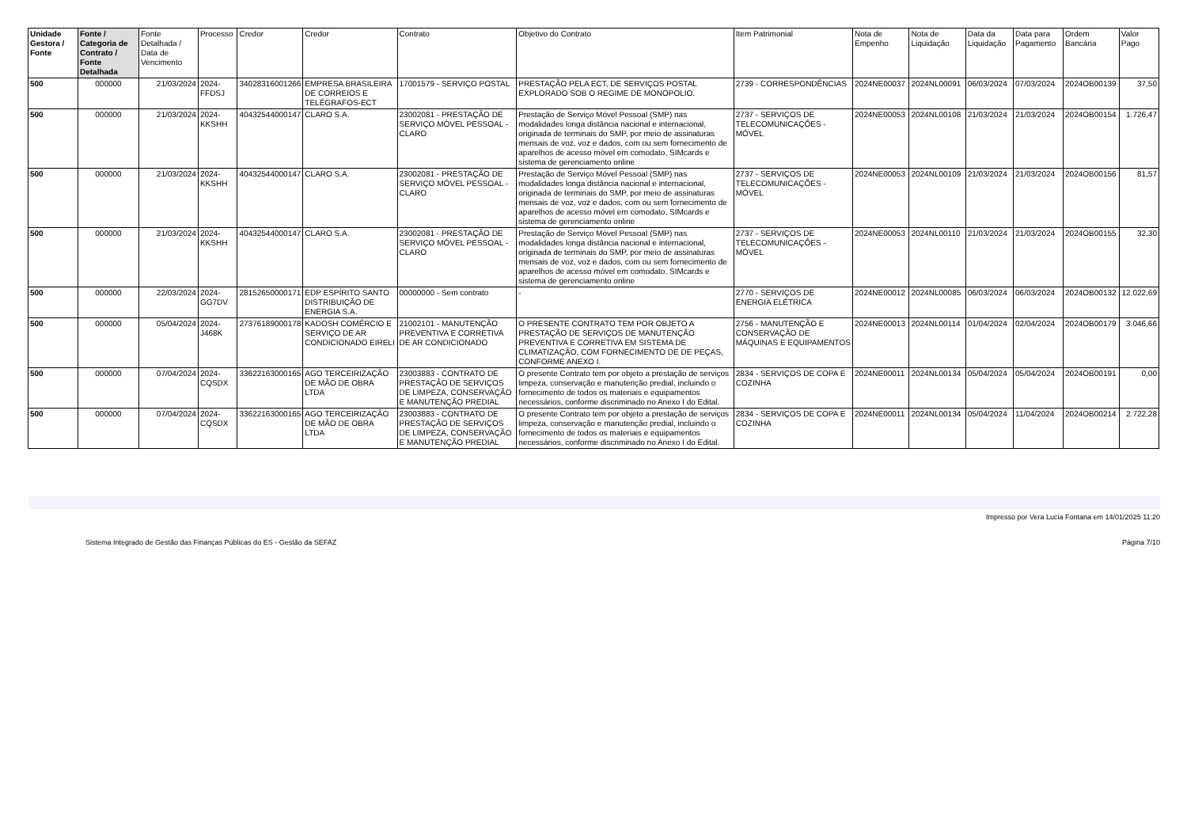| Unidade Gestora / Fonte | Fonte / Categoria de Contrato / Fonte Detalhada | Fonte Detalhada / Data de Vencimento | Processo | Credor | Credor | Contrato | Objetivo do Contrato | Item Patrimonial | Nota de Empenho | Nota de Liquidação | Data da Liquidação | Data para Pagamento | Ordem Bancária | Valor Pago |
| --- | --- | --- | --- | --- | --- | --- | --- | --- | --- | --- | --- | --- | --- | --- |
| 500 | 000000 | 21/03/2024 | 2024-FFDSJ | 34028316001266 | EMPRESA BRASILEIRA DE CORREIOS E TELÉGRAFOS-ECT | 17001579 - SERVIÇO POSTAL | PRESTAÇÃO PELA ECT, DE SERVIÇOS POSTAL EXPLORADO SOB O REGIME DE MONOPOLIO. | 2739 - CORRESPONDÊNCIAS | 2024NE00037 | 2024NL00091 | 06/03/2024 | 07/03/2024 | 2024OB00139 | 37,50 |
| 500 | 000000 | 21/03/2024 | 2024-KKSHH | 40432544000147 | CLARO S.A. | 23002081 - PRESTAÇÃO DE SERVIÇO MÓVEL PESSOAL - CLARO | Prestação de Serviço Móvel Pessoal (SMP) nas modalidades longa distância nacional e internacional, originada de terminais do SMP, por meio de assinaturas mensais de voz, voz e dados, com ou sem fornecimento de aparelhos de acesso móvel em comodato, SIMcards e sistema de gerenciamento online | 2737 - SERVIÇOS DE TELECOMUNICAÇÕES - MÓVEL | 2024NE00053 | 2024NL00108 | 21/03/2024 | 21/03/2024 | 2024OB00154 | 1.726,47 |
| 500 | 000000 | 21/03/2024 | 2024-KKSHH | 40432544000147 | CLARO S.A. | 23002081 - PRESTAÇÃO DE SERVIÇO MÓVEL PESSOAL - CLARO | Prestação de Serviço Móvel Pessoal (SMP) nas modalidades longa distância nacional e internacional, originada de terminais do SMP, por meio de assinaturas mensais de voz, voz e dados, com ou sem fornecimento de aparelhos de acesso móvel em comodato, SIMcards e sistema de gerenciamento online | 2737 - SERVIÇOS DE TELECOMUNICAÇÕES - MÓVEL | 2024NE00053 | 2024NL00109 | 21/03/2024 | 21/03/2024 | 2024OB00156 | 81,57 |
| 500 | 000000 | 21/03/2024 | 2024-KKSHH | 40432544000147 | CLARO S.A. | 23002081 - PRESTAÇÃO DE SERVIÇO MÓVEL PESSOAL - CLARO | Prestação de Serviço Móvel Pessoal (SMP) nas modalidades longa distância nacional e internacional, originada de terminais do SMP, por meio de assinaturas mensais de voz, voz e dados, com ou sem fornecimento de aparelhos de acesso móvel em comodato, SIMcards e sistema de gerenciamento online | 2737 - SERVIÇOS DE TELECOMUNICAÇÕES - MÓVEL | 2024NE00053 | 2024NL00110 | 21/03/2024 | 21/03/2024 | 2024OB00155 | 32,30 |
| 500 | 000000 | 22/03/2024 | 2024-GG7DV | 28152650000171 | EDP ESPÍRITO SANTO DISTRIBUIÇÃO DE ENERGIA S.A. | 00000000 - Sem contrato | - | 2770 - SERVIÇOS DE ENERGIA ELÉTRICA | 2024NE00012 | 2024NL00085 | 06/03/2024 | 06/03/2024 | 2024OB00132 | 12.022,69 |
| 500 | 000000 | 05/04/2024 | 2024-J468K | 27376189000178 | KADOSH COMÉRCIO E SERVIÇO DE AR CONDICIONADO EIRELI | 21002101 - MANUTENÇÃO PREVENTIVA E CORRETIVA DE AR CONDICIONADO | O PRESENTE CONTRATO TEM POR OBJETO A PRESTAÇÃO DE SERVIÇOS DE MANUTENÇÃO PREVENTIVA E CORRETIVA EM SISTEMA DE CLIMATIZAÇÃO, COM FORNECIMENTO DE DE PEÇAS, CONFORME ANEXO I. | 2756 - MANUTENÇÃO E CONSERVAÇÃO DE MÁQUINAS E EQUIPAMENTOS | 2024NE00013 | 2024NL00114 | 01/04/2024 | 02/04/2024 | 2024OB00179 | 3.046,66 |
| 500 | 000000 | 07/04/2024 | 2024-CQSDX | 33622163000165 | AGO TERCEIRIZAÇÃO DE MÃO DE OBRA LTDA | 23003883 - CONTRATO DE PRESTAÇÃO DE SERVIÇOS DE LIMPEZA, CONSERVAÇÃO E MANUTENÇÃO PREDIAL | O presente Contrato tem por objeto a prestação de serviços limpeza, conservação e manutenção predial, incluindo o fornecimento de todos os materiais e equipamentos necessários, conforme discriminado no Anexo I do Edital. | 2834 - SERVIÇOS DE COPA E COZINHA | 2024NE00011 | 2024NL00134 | 05/04/2024 | 05/04/2024 | 2024OB00191 | 0,00 |
| 500 | 000000 | 07/04/2024 | 2024-CQSDX | 33622163000165 | AGO TERCEIRIZAÇÃO DE MÃO DE OBRA LTDA | 23003883 - CONTRATO DE PRESTAÇÃO DE SERVIÇOS DE LIMPEZA, CONSERVAÇÃO E MANUTENÇÃO PREDIAL | O presente Contrato tem por objeto a prestação de serviços limpeza, conservação e manutenção predial, incluindo o fornecimento de todos os materiais e equipamentos necessários, conforme discriminado no Anexo I do Edital. | 2834 - SERVIÇOS DE COPA E COZINHA | 2024NE00011 | 2024NL00134 | 05/04/2024 | 11/04/2024 | 2024OB00214 | 2.722,28 |
Impresso por Vera Lucia Fontana em 14/01/2025 11:20
Sistema Integrado de Gestão das Finanças Públicas do ES - Gestão da SEFAZ Página 7/10